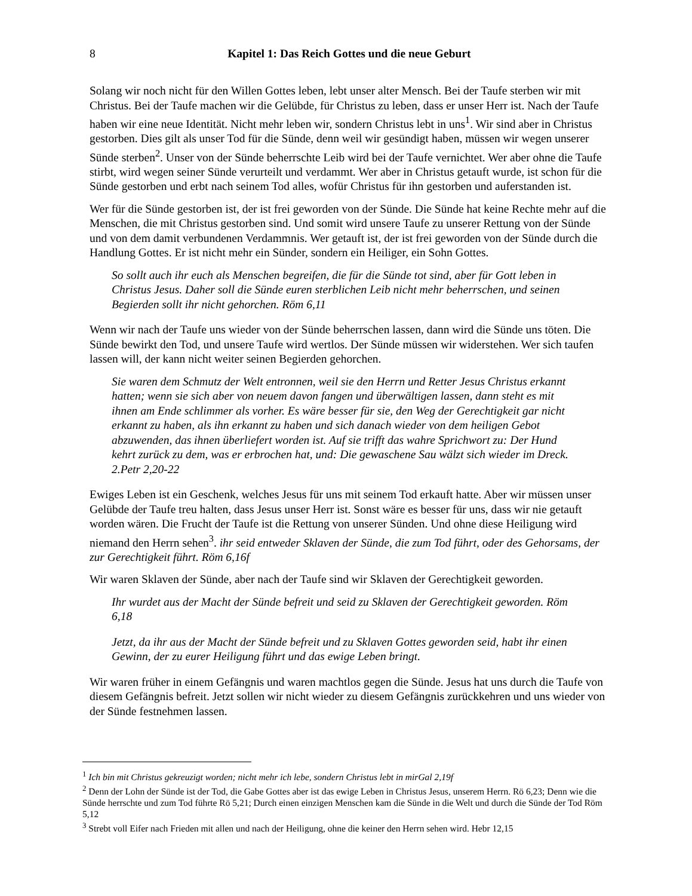8
Kapitel 1: Das Reich Gottes und die neue Geburt
Solang wir noch nicht für den Willen Gottes leben, lebt unser alter Mensch. Bei der Taufe sterben wir mit Christus. Bei der Taufe machen wir die Gelübde, für Christus zu leben, dass er unser Herr ist. Nach der Taufe haben wir eine neue Identität. Nicht mehr leben wir, sondern Christus lebt in uns<sup>1</sup>. Wir sind aber in Christus gestorben. Dies gilt als unser Tod für die Sünde, denn weil wir gesündigt haben, müssen wir wegen unserer Sünde sterben<sup>2</sup>. Unser von der Sünde beherrschte Leib wird bei der Taufe vernichtet. Wer aber ohne die Taufe stirbt, wird wegen seiner Sünde verurteilt und verdammt. Wer aber in Christus getauft wurde, ist schon für die Sünde gestorben und erbt nach seinem Tod alles, wofür Christus für ihn gestorben und auferstanden ist.
Wer für die Sünde gestorben ist, der ist frei geworden von der Sünde. Die Sünde hat keine Rechte mehr auf die Menschen, die mit Christus gestorben sind. Und somit wird unsere Taufe zu unserer Rettung von der Sünde und von dem damit verbundenen Verdammnis. Wer getauft ist, der ist frei geworden von der Sünde durch die Handlung Gottes. Er ist nicht mehr ein Sünder, sondern ein Heiliger, ein Sohn Gottes.
So sollt auch ihr euch als Menschen begreifen, die für die Sünde tot sind, aber für Gott leben in Christus Jesus. Daher soll die Sünde euren sterblichen Leib nicht mehr beherrschen, und seinen Begierden sollt ihr nicht gehorchen. Röm 6,11
Wenn wir nach der Taufe uns wieder von der Sünde beherrschen lassen, dann wird die Sünde uns töten. Die Sünde bewirkt den Tod, und unsere Taufe wird wertlos. Der Sünde müssen wir widerstehen. Wer sich taufen lassen will, der kann nicht weiter seinen Begierden gehorchen.
Sie waren dem Schmutz der Welt entronnen, weil sie den Herrn und Retter Jesus Christus erkannt hatten; wenn sie sich aber von neuem davon fangen und überwältigen lassen, dann steht es mit ihnen am Ende schlimmer als vorher. Es wäre besser für sie, den Weg der Gerechtigkeit gar nicht erkannt zu haben, als ihn erkannt zu haben und sich danach wieder von dem heiligen Gebot abzuwenden, das ihnen überliefert worden ist. Auf sie trifft das wahre Sprichwort zu: Der Hund kehrt zurück zu dem, was er erbrochen hat, und: Die gewaschene Sau wälzt sich wieder im Dreck. 2.Petr 2,20-22
Ewiges Leben ist ein Geschenk, welches Jesus für uns mit seinem Tod erkauft hatte. Aber wir müssen unser Gelübde der Taufe treu halten, dass Jesus unser Herr ist. Sonst wäre es besser für uns, dass wir nie getauft worden wären. Die Frucht der Taufe ist die Rettung von unserer Sünden. Und ohne diese Heiligung wird niemand den Herrn sehen<sup>3</sup>. ihr seid entweder Sklaven der Sünde, die zum Tod führt, oder des Gehorsams, der zur Gerechtigkeit führt. Röm 6,16f
Wir waren Sklaven der Sünde, aber nach der Taufe sind wir Sklaven der Gerechtigkeit geworden.
Ihr wurdet aus der Macht der Sünde befreit und seid zu Sklaven der Gerechtigkeit geworden. Röm 6,18
Jetzt, da ihr aus der Macht der Sünde befreit und zu Sklaven Gottes geworden seid, habt ihr einen Gewinn, der zu eurer Heiligung führt und das ewige Leben bringt.
Wir waren früher in einem Gefängnis und waren machtlos gegen die Sünde. Jesus hat uns durch die Taufe von diesem Gefängnis befreit. Jetzt sollen wir nicht wieder zu diesem Gefängnis zurückkehren und uns wieder von der Sünde festnehmen lassen.
<sup>1</sup> Ich bin mit Christus gekreuzigt worden; nicht mehr ich lebe, sondern Christus lebt in mirGal 2,19f
<sup>2</sup> Denn der Lohn der Sünde ist der Tod, die Gabe Gottes aber ist das ewige Leben in Christus Jesus, unserem Herrn. Rö 6,23; Denn wie die Sünde herrschte und zum Tod führte Rö 5,21; Durch einen einzigen Menschen kam die Sünde in die Welt und durch die Sünde der Tod Röm 5,12
<sup>3</sup> Strebt voll Eifer nach Frieden mit allen und nach der Heiligung, ohne die keiner den Herrn sehen wird. Hebr 12,15